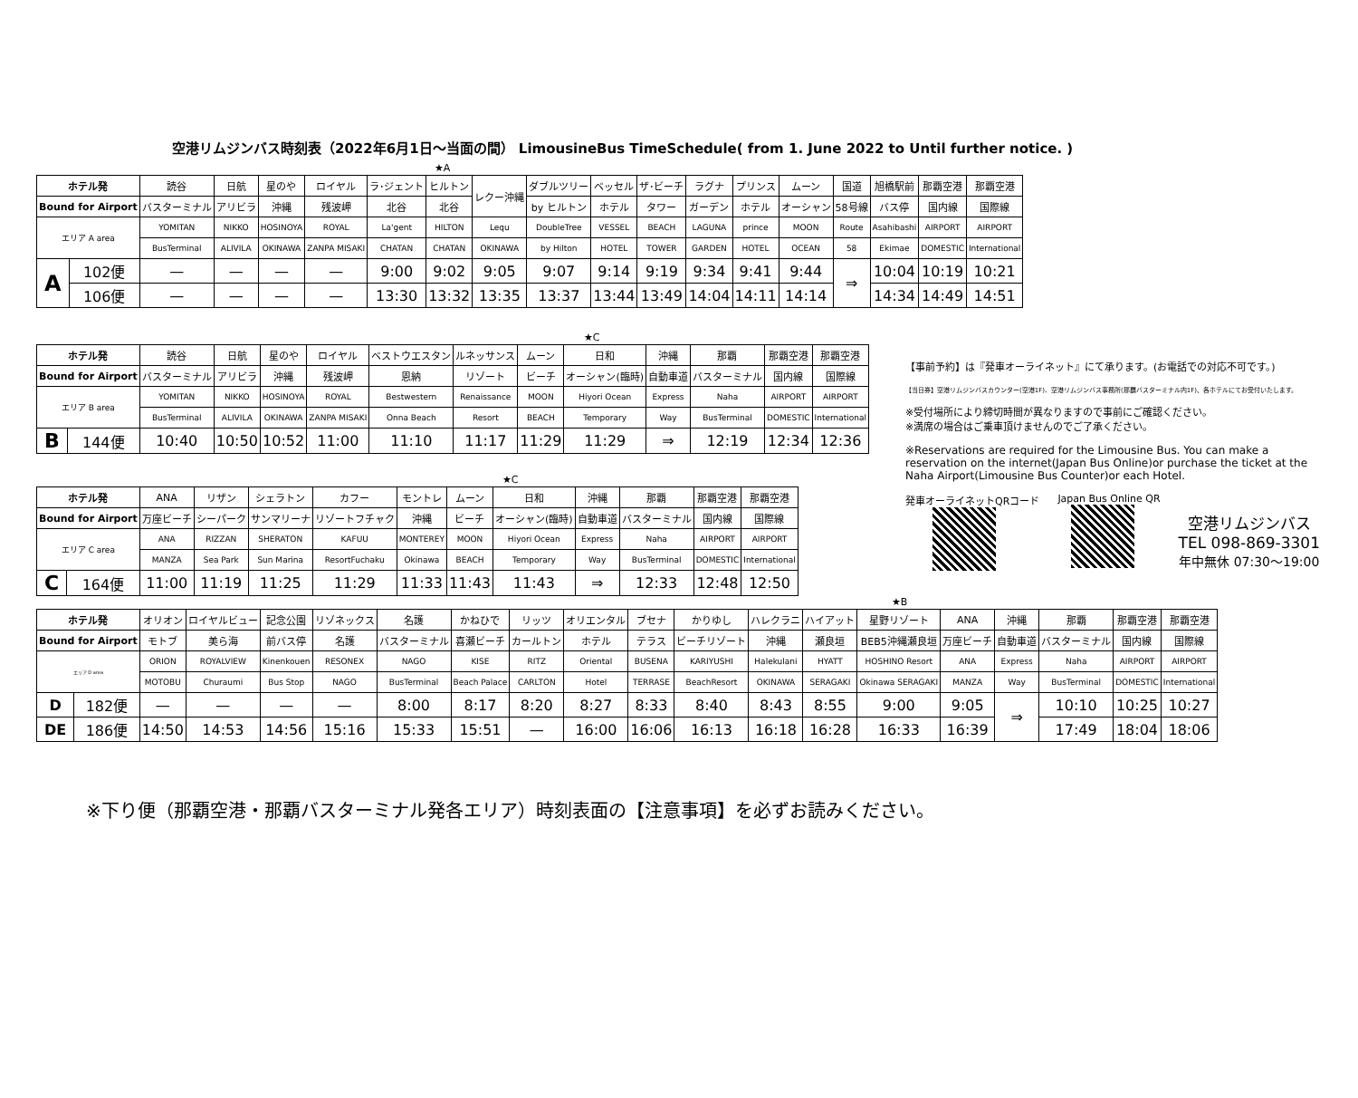空港リムジンバス時刻表（2022年6月1日～当面の間） LimousineBus TimeSchedule( from 1. June 2022 to Until further notice. )
★A
| ホテル発 | | 読谷 | 日航 | 星のや | ロイヤル | ラ･ジェント | ヒルトン | レクー沖縄 | ダブルツリー | ベッセル | ザ･ビーチ | ラグナ | プリンス | ムーン | 国道 | 旭橋駅前 | 那覇空港 | 那覇空港 |
| Bound for Airport | | バスターミナル | アリビラ | 沖縄 | 残波岬 | 北谷 | 北谷 | | by ヒルトン | ホテル | タワー | ガーデン | ホテル | オーシャン | 58号線 | バス停 | 国内線 | 国際線 |
| エリア A area | | YOMITAN | NIKKO | HOSINOYA | ROYAL | La'gent | HILTON | Lequ | DoubleTree | VESSEL | BEACH | LAGUNA | prince | MOON | Route | Asahibashi | AIRPORT | AIRPORT |
| | | BusTerminal | ALIVILA | OKINAWA | ZANPA MISAKI | CHATAN | CHATAN | OKINAWA | by Hilton | HOTEL | TOWER | GARDEN | HOTEL | OCEAN | 58 | Ekimae | DOMESTIC | International |
| A | 102便 | — | — | — | — | 9:00 | 9:02 | 9:05 | 9:07 | 9:14 | 9:19 | 9:34 | 9:41 | 9:44 | ⇒ | 10:04 | 10:19 | 10:21 |
| | 106便 | — | — | — | — | 13:30 | 13:32 | 13:35 | 13:37 | 13:44 | 13:49 | 14:04 | 14:11 | 14:14 | | 14:34 | 14:49 | 14:51 |
★C
| ホテル発 | | 読谷 | 日航 | 星のや | ロイヤル | ベストウエスタン | ルネッサンス | ムーン | 日和 | 沖縄 | 那覇 | 那覇空港 | 那覇空港 |
| Bound for Airport | | バスターミナル | アリビラ | 沖縄 | 残波岬 | 恩納 | リゾート | ビーチ | オーシャン(臨時) | 自動車道 | バスターミナル | 国内線 | 国際線 |
| エリア B area | | YOMITAN | NIKKO | HOSINOYA | ROYAL | Bestwestern | Renaissance | MOON | Hiyori Ocean | Express | Naha | AIRPORT | AIRPORT |
| | | BusTerminal | ALIVILA | OKINAWA | ZANPA MISAKI | Onna Beach | Resort | BEACH | Temporary | Way | BusTerminal | DOMESTIC | International |
| B | 144便 | 10:40 | 10:50 | 10:52 | 11:00 | 11:10 | 11:17 | 11:29 | 11:29 | ⇒ | 12:19 | 12:34 | 12:36 |
★C
| ホテル発 | | ANA | リザン | シェラトン | カフー | モントレ | ムーン | 日和 | 沖縄 | 那覇 | 那覇空港 | 那覇空港 |
| Bound for Airport | | 万座ビーチ | シーパーク | サンマリーナ | リゾートフチャク | 沖縄 | ビーチ | オーシャン(臨時) | 自動車道 | バスターミナル | 国内線 | 国際線 |
| エリア C area | | ANA | RIZZAN | SHERATON | KAFUU | MONTEREY | MOON | Hiyori Ocean | Express | Naha | AIRPORT | AIRPORT |
| | | MANZA | Sea Park | Sun Marina | ResortFuchaku | Okinawa | BEACH | Temporary | Way | BusTerminal | DOMESTIC | International |
| C | 164便 | 11:00 | 11:19 | 11:25 | 11:29 | 11:33 | 11:43 | 11:43 | ⇒ | 12:33 | 12:48 | 12:50 |
【事前予約】は『発車オーライネット』にて承ります。(お電話での対応不可です。)
【当日券】空港リムジンバスカウンター(空港1F)、空港リムジンバス事務所(那覇バスターミナル内1F)、各ホテルにてお受付いたします。
※受付場所により締切時間が異なりますので事前にご確認ください。
※満席の場合はご乗車頂けませんのでご了承ください。
※Reservations are required for the Limousine Bus. You can make a reservation on the internet(Japan Bus Online)or purchase the ticket at the Naha Airport(Limousine Bus Counter)or each Hotel.
発車オーライネットQRコード
Japan Bus Online QR
空港リムジンバス
TEL 098-869-3301
年中無休 07:30～19:00
★B
| ホテル発 | | オリオン | ロイヤルビュー | 記念公園 | リゾネックス | 名護 | かねひで | リッツ | オリエンタル | ブセナ | かりゆし | ハレクラニ | ハイアット | 星野リゾート | ANA | 沖縄 | 那覇 | 那覇空港 | 那覇空港 |
| Bound for Airport | | モトブ | 美ら海 | 前バス停 | 名護 | バスターミナル | 喜瀬ビーチ | カールトン | ホテル | テラス | ビーチリゾート | 沖縄 | 瀬良垣 | BEB5沖縄瀬良垣 | 万座ビーチ | 自動車道 | バスターミナル | 国内線 | 国際線 |
| エリア D area | | ORION | ROYALVIEW | Kinenkouen | RESONEX | NAGO | KISE | RITZ | Oriental | BUSENA | KARIYUSHI | Halekulani | HYATT | HOSHINO Resort | ANA | Express | Naha | AIRPORT | AIRPORT |
| | | MOTOBU | Churaumi | Bus Stop | NAGO | BusTerminal | Beach Palace | CARLTON | Hotel | TERRASE | BeachResort | OKINAWA | SERAGAKI | Okinawa SERAGAKI | MANZA | Way | BusTerminal | DOMESTIC | International |
| D | 182便 | — | — | — | — | 8:00 | 8:17 | 8:20 | 8:27 | 8:33 | 8:40 | 8:43 | 8:55 | 9:00 | 9:05 | ⇒ | 10:10 | 10:25 | 10:27 |
| DE | 186便 | 14:50 | 14:53 | 14:56 | 15:16 | 15:33 | 15:51 | — | 16:00 | 16:06 | 16:13 | 16:18 | 16:28 | 16:33 | 16:39 | | 17:49 | 18:04 | 18:06 |
※下り便（那覇空港・那覇バスターミナル発各エリア）時刻表面の【注意事項】を必ずお読みください。